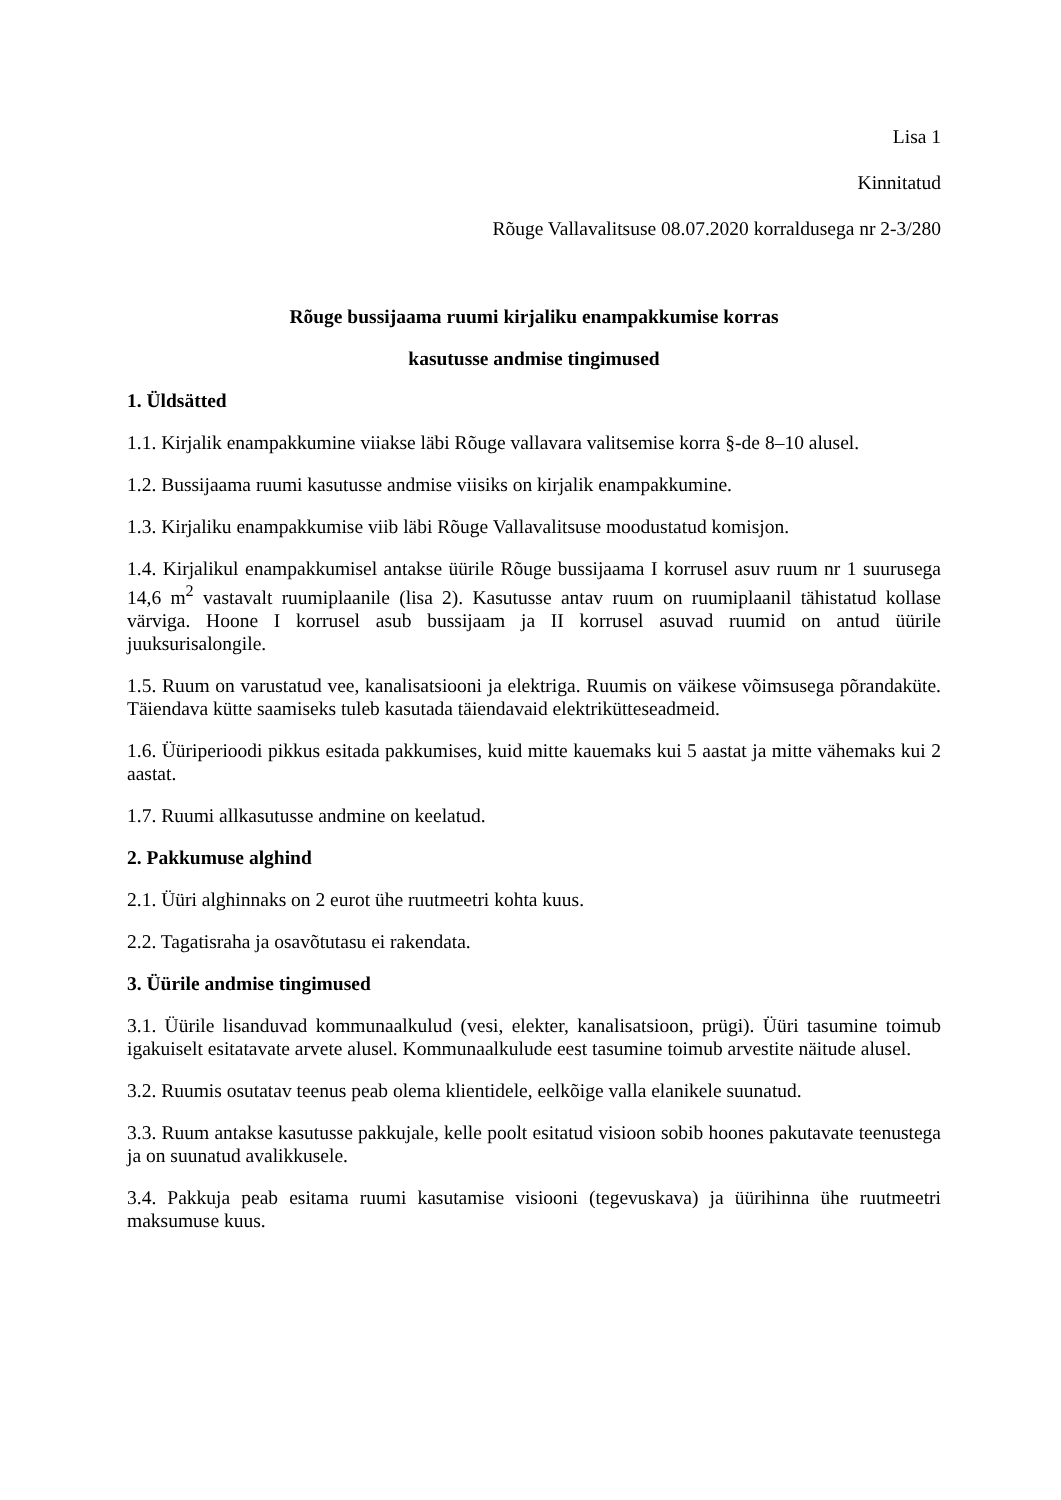Lisa 1
Kinnitatud
Rõuge Vallavalitsuse 08.07.2020 korraldusega nr 2-3/280
Rõuge bussijaama ruumi kirjaliku enampakkumise korras
kasutusse andmise tingimused
1. Üldsätted
1.1. Kirjalik enampakkumine viiakse läbi Rõuge vallavara valitsemise korra §-de 8–10 alusel.
1.2. Bussijaama ruumi kasutusse andmise viisiks on kirjalik enampakkumine.
1.3. Kirjaliku enampakkumise viib läbi Rõuge Vallavalitsuse moodustatud komisjon.
1.4. Kirjalikul enampakkumisel antakse üürile Rõuge bussijaama I korrusel asuv ruum nr 1 suurusega 14,6 m<sup>2</sup> vastavalt ruumiplaanile (lisa 2). Kasutusse antav ruum on ruumiplaanil tähistatud kollase värviga. Hoone I korrusel asub bussijaam ja II korrusel asuvad ruumid on antud üürile juuksurisalongile.
1.5. Ruum on varustatud vee, kanalisatsiooni ja elektriga. Ruumis on väikese võimsusega põrandaküte. Täiendava kütte saamiseks tuleb kasutada täiendavaid elektrikütteseadmeid.
1.6. Üüriperioodi pikkus esitada pakkumises, kuid mitte kauemaks kui 5 aastat ja mitte vähemaks kui 2 aastat.
1.7. Ruumi allkasutusse andmine on keelatud.
2. Pakkumuse alghind
2.1. Üüri alghinnaks on 2 eurot ühe ruutmeetri kohta kuus.
2.2. Tagatisraha ja osavõtutasu ei rakendata.
3. Üürile andmise tingimused
3.1. Üürile lisanduvad kommunaalkulud (vesi, elekter, kanalisatsioon, prügi). Üüri tasumine toimub igakuiselt esitatavate arvete alusel. Kommunaalkulude eest tasumine toimub arvestite näitude alusel.
3.2. Ruumis osutatav teenus peab olema klientidele, eelkõige valla elanikele suunatud.
3.3. Ruum antakse kasutusse pakkujale, kelle poolt esitatud visioon sobib hoones pakutavate teenustega ja on suunatud avalikkusele.
3.4. Pakkuja peab esitama ruumi kasutamise visiooni (tegevuskava) ja üürihinna ühe ruutmeetri maksumuse kuus.